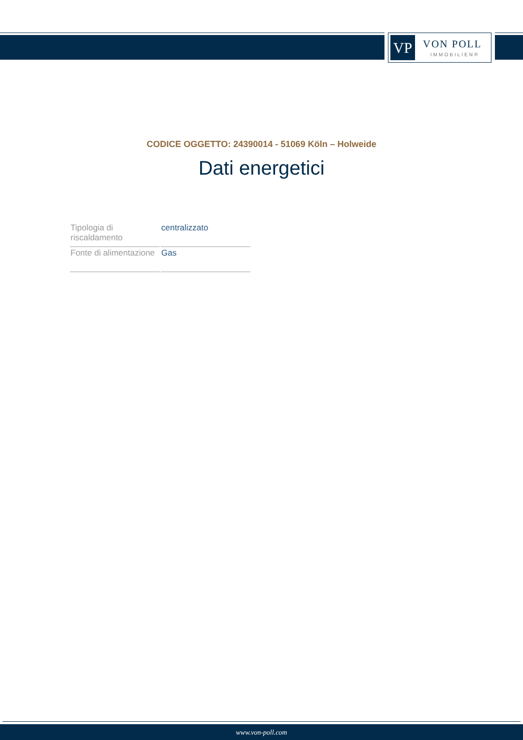VP VON POLL
IMMOBILIEN®
CODICE OGGETTO: 24390014 - 51069 Köln – Holweide
Dati energetici
| Tipologia di riscaldamento | centralizzato |
| Fonte di alimentazione | Gas |
www.von-poll.com